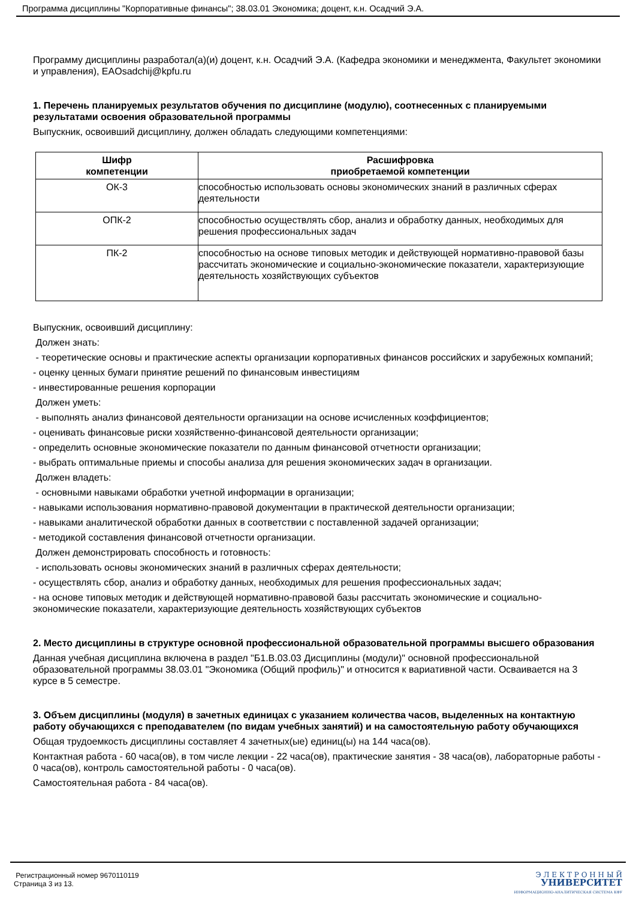Программа дисциплины "Корпоративные финансы"; 38.03.01 Экономика; доцент, к.н. Осадчий Э.А.
Программу дисциплины разработал(а)(и) доцент, к.н. Осадчий Э.А. (Кафедра экономики и менеджмента, Факультет экономики и управления), EAOsadchij@kpfu.ru
1. Перечень планируемых результатов обучения по дисциплине (модулю), соотнесенных с планируемыми результатами освоения образовательной программы
Выпускник, освоивший дисциплину, должен обладать следующими компетенциями:
| Шифр компетенции | Расшифровка приобретаемой компетенции |
| --- | --- |
| ОК-3 | способностью использовать основы экономических знаний в различных сферах деятельности |
| ОПК-2 | способностью осуществлять сбор, анализ и обработку данных, необходимых для решения профессиональных задач |
| ПК-2 | способностью на основе типовых методик и действующей нормативно-правовой базы рассчитать экономические и социально-экономические показатели, характеризующие деятельность хозяйствующих субъектов |
Выпускник, освоивший дисциплину:
Должен знать:
- теоретические основы и практические аспекты организации корпоративных финансов российских и зарубежных компаний;
- оценку ценных бумаги принятие решений по финансовым инвестициям
- инвестированные решения корпорации
Должен уметь:
- выполнять анализ финансовой деятельности организации на основе исчисленных коэффициентов;
- оценивать финансовые риски хозяйственно-финансовой деятельности организации;
- определить основные экономические показатели по данным финансовой отчетности организации;
- выбрать оптимальные приемы и способы анализа для решения экономических задач в организации.
Должен владеть:
- основными навыками обработки учетной информации в организации;
- навыками использования нормативно-правовой документации в практической деятельности организации;
- навыками аналитической обработки данных в соответствии с поставленной задачей организации;
- методикой составления финансовой отчетности организации.
Должен демонстрировать способность и готовность:
- использовать основы экономических знаний в различных сферах деятельности;
- осуществлять сбор, анализ и обработку данных, необходимых для решения профессиональных задач;
- на основе типовых методик и действующей нормативно-правовой базы рассчитать экономические и социально-экономические показатели, характеризующие деятельность хозяйствующих субъектов
2. Место дисциплины в структуре основной профессиональной образовательной программы высшего образования
Данная учебная дисциплина включена в раздел "Б1.В.03.03 Дисциплины (модули)" основной профессиональной образовательной программы 38.03.01 "Экономика (Общий профиль)" и относится к вариативной части. Осваивается на 3 курсе в 5 семестре.
3. Объем дисциплины (модуля) в зачетных единицах с указанием количества часов, выделенных на контактную работу обучающихся с преподавателем (по видам учебных занятий) и на самостоятельную работу обучающихся
Общая трудоемкость дисциплины составляет 4 зачетных(ые) единиц(ы) на 144 часа(ов).
Контактная работа - 60 часа(ов), в том числе лекции - 22 часа(ов), практические занятия - 38 часа(ов), лабораторные работы - 0 часа(ов), контроль самостоятельной работы - 0 часа(ов).
Самостоятельная работа - 84 часа(ов).
Регистрационный номер 9670110119
Страница 3 из 13.
Э Л Е К Т Р О Н Н Ы Й
УНИВЕРСИТЕТ
ИНФОРМАЦИОННО-АНАЛИТИЧЕСКАЯ СИСТЕМА КФУ